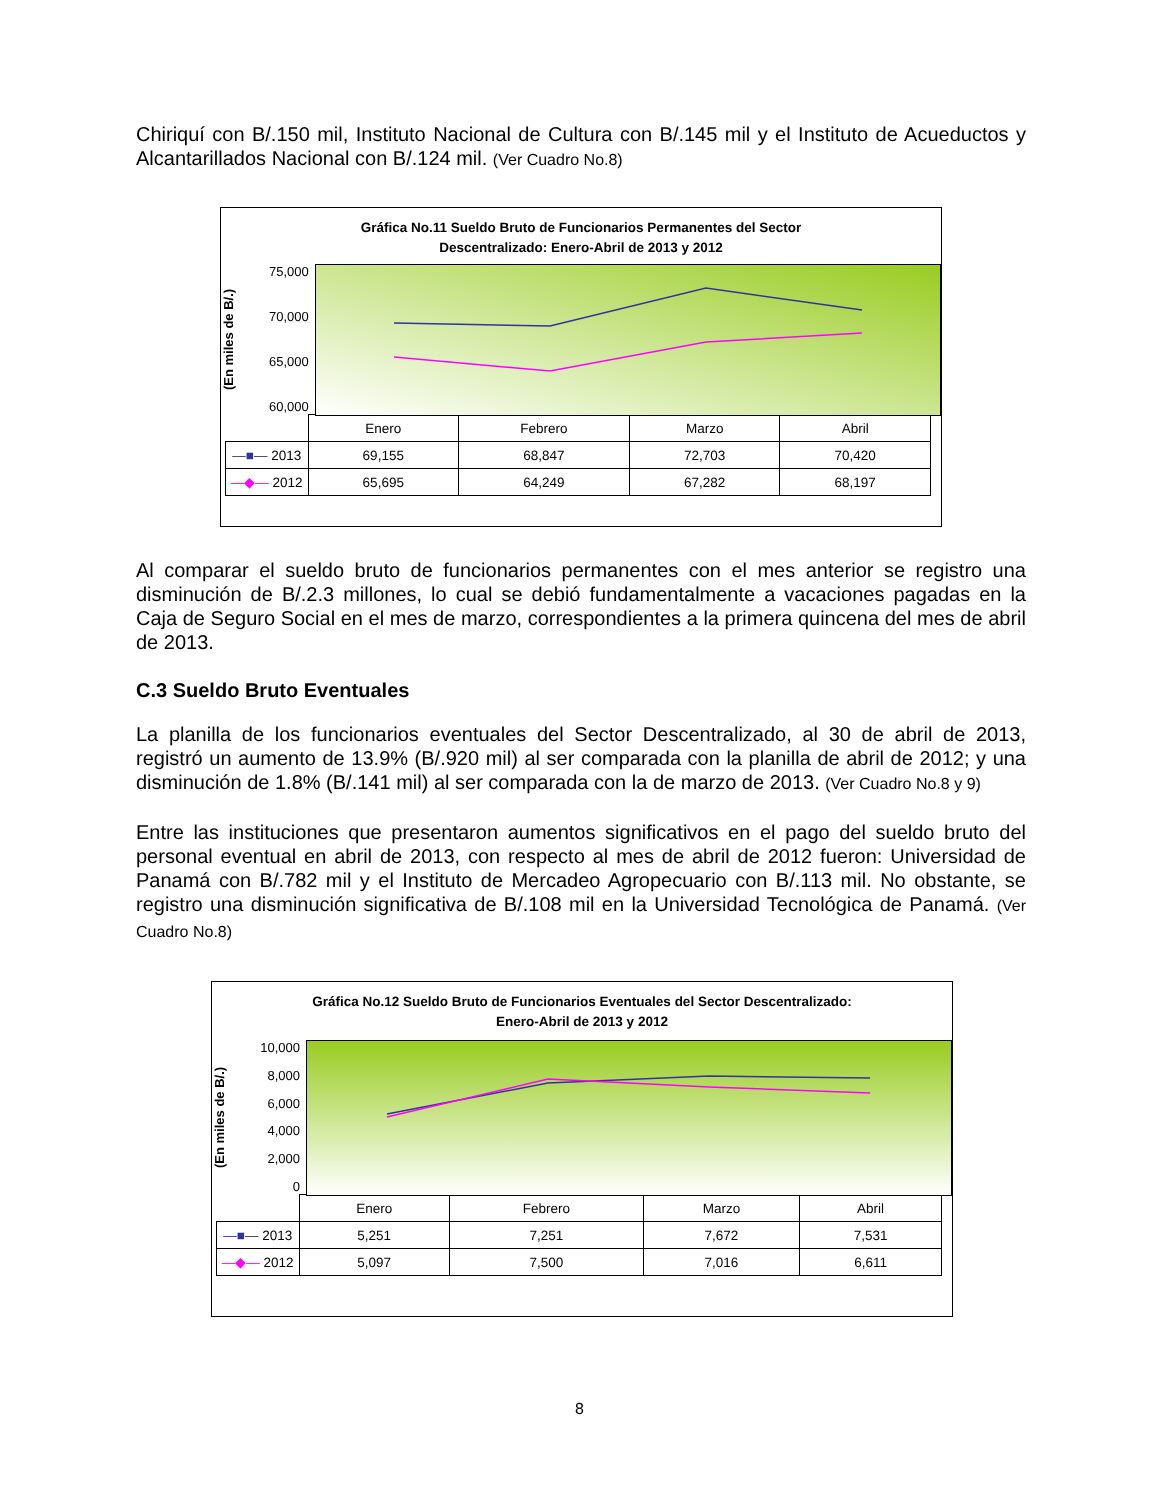Chiriquí con B/.150 mil, Instituto Nacional de Cultura con B/.145 mil y el Instituto de Acueductos y Alcantarillados Nacional con B/.124 mil. (Ver Cuadro No.8)
Gráfica No.11 Sueldo Bruto de Funcionarios Permanentes del Sector
Descentralizado: Enero-Abril de 2013 y 2012
(En miles de B/.)
75,000
70,000
65,000
60,000
| | Enero | Febrero | Marzo | Abril |
| —■— 2013 | 69,155 | 68,847 | 72,703 | 70,420 |
| —◆— 2012 | 65,695 | 64,249 | 67,282 | 68,197 |
Al comparar el sueldo bruto de funcionarios permanentes con el mes anterior se registro una disminución de B/.2.3 millones, lo cual se debió fundamentalmente a vacaciones pagadas en la Caja de Seguro Social en el mes de marzo, correspondientes a la primera quincena del mes de abril de 2013.
C.3 Sueldo Bruto Eventuales
La planilla de los funcionarios eventuales del Sector Descentralizado, al 30 de abril de 2013, registró un aumento de 13.9% (B/.920 mil) al ser comparada con la planilla de abril de 2012; y una disminución de 1.8% (B/.141 mil) al ser comparada con la de marzo de 2013. (Ver Cuadro No.8 y 9)
Entre las instituciones que presentaron aumentos significativos en el pago del sueldo bruto del personal eventual en abril de 2013, con respecto al mes de abril de 2012 fueron: Universidad de Panamá con B/.782 mil y el Instituto de Mercadeo Agropecuario con B/.113 mil. No obstante, se registro una disminución significativa de B/.108 mil en la Universidad Tecnológica de Panamá. (Ver Cuadro No.8)
Gráfica No.12 Sueldo Bruto de Funcionarios Eventuales del Sector Descentralizado:
Enero-Abril de 2013 y 2012
(En miles de B/.)
10,000
8,000
6,000
4,000
2,000
0
| | Enero | Febrero | Marzo | Abril |
| —■— 2013 | 5,251 | 7,251 | 7,672 | 7,531 |
| —◆— 2012 | 5,097 | 7,500 | 7,016 | 6,611 |
8